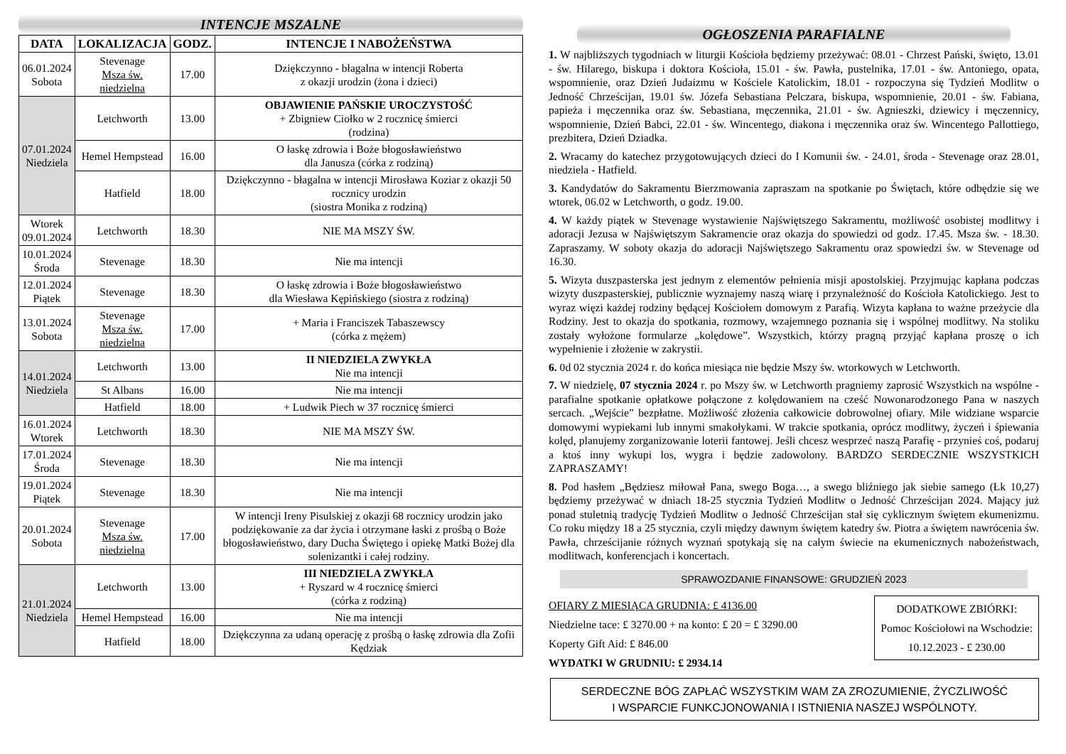INTENCJE MSZALNE
| DATA | LOKALIZACJA | GODZ. | INTENCJE I NABOŻEŃSTWA |
| --- | --- | --- | --- |
| 06.01.2024 Sobota | Stevenage Msza św. niedzielna | 17.00 | Dziękczynno - błagalna w intencji Roberta z okazji urodzin (żona i dzieci) |
| 07.01.2024 Niedziela | Letchworth | 13.00 | OBJAWIENIE PAŃSKIE UROCZYSTOŚĆ + Zbigniew Ciołko w 2 rocznicę śmierci (rodzina) |
| | Hemel Hempstead | 16.00 | O łaskę zdrowia i Boże błogosławieństwo dla Janusza (córka z rodziną) |
| | Hatfield | 18.00 | Dziękczynno - błagalna w intencji Mirosława Koziar z okazji 50 rocznicy urodzin (siostra Monika z rodziną) |
| Wtorek 09.01.2024 | Letchworth | 18.30 | NIE MA MSZY ŚW. |
| 10.01.2024 Środa | Stevenage | 18.30 | Nie ma intencji |
| 12.01.2024 Piątek | Stevenage | 18.30 | O łaskę zdrowia i Boże błogosławieństwo dla Wiesława Kępińskiego (siostra z rodziną) |
| 13.01.2024 Sobota | Stevenage Msza św. niedzielna | 17.00 | + Maria i Franciszek Tabaszewscy (córka z mężem) |
| 14.01.2024 Niedziela | Letchworth | 13.00 | II NIEDZIELA ZWYKŁA Nie ma intencji |
| | St Albans | 16.00 | Nie ma intencji |
| | Hatfield | 18.00 | + Ludwik Piech w 37 rocznicę śmierci |
| 16.01.2024 Wtorek | Letchworth | 18.30 | NIE MA MSZY ŚW. |
| 17.01.2024 Środa | Stevenage | 18.30 | Nie ma intencji |
| 19.01.2024 Piątek | Stevenage | 18.30 | Nie ma intencji |
| 20.01.2024 Sobota | Stevenage Msza św. niedzielna | 17.00 | W intencji Ireny Pisulskiej z okazji 68 rocznicy urodzin jako podziękowanie za dar życia i otrzymane łaski z prośbą o Boże błogosławieństwo, dary Ducha Świętego i opiekę Matki Bożej dla solenizantki i całej rodziny. |
| 21.01.2024 Niedziela | Letchworth | 13.00 | III NIEDZIELA ZWYKŁA + Ryszard w 4 rocznicę śmierci (córka z rodziną) |
| | Hemel Hempstead | 16.00 | Nie ma intencji |
| | Hatfield | 18.00 | Dziękczynna za udaną operację z prośbą o łaskę zdrowia dla Zofii Kędziak |
OGŁOSZENIA PARAFIALNE
1. W najbliższych tygodniach w liturgii Kościoła będziemy przeżywać: 08.01 - Chrzest Pański, święto, 13.01 - św. Hilarego, biskupa i doktora Kościoła, 15.01 - św. Pawła, pustelnika, 17.01 - św. Antoniego, opata, wspomnienie, oraz Dzień Judaizmu w Kościele Katolickim, 18.01 - rozpoczyna się Tydzień Modlitw o Jedność Chrześcijan, 19.01 św. Józefa Sebastiana Pelczara, biskupa, wspomnienie, 20.01 - św. Fabiana, papieża i męczennika oraz św. Sebastiana, męczennika, 21.01 - św. Agnieszki, dziewicy i męczennicy, wspomnienie, Dzień Babci, 22.01 - św. Wincentego, diakona i męczennika oraz św. Wincentego Pallottiego, prezbitera, Dzień Dziadka.
2. Wracamy do katechez przygotowujących dzieci do I Komunii św. - 24.01, środa - Stevenage oraz 28.01, niedziela - Hatfield.
3. Kandydatów do Sakramentu Bierzmowania zapraszam na spotkanie po Świętach, które odbędzie się we wtorek, 06.02 w Letchworth, o godz. 19.00.
4. W każdy piątek w Stevenage wystawienie Najświętszego Sakramentu, możliwość osobistej modlitwy i adoracji Jezusa w Najświętszym Sakramencie oraz okazja do spowiedzi od godz. 17.45. Msza św. - 18.30. Zapraszamy. W soboty okazja do adoracji Najświętszego Sakramentu oraz spowiedzi św. w Stevenage od 16.30.
5. Wizyta duszpasterska jest jednym z elementów pełnienia misji apostolskiej. Przyjmując kapłana podczas wizyty duszpasterskiej, publicznie wyznajemy naszą wiarę i przynależność do Kościoła Katolickiego. Jest to wyraz więzi każdej rodziny będącej Kościołem domowym z Parafią. Wizyta kapłana to ważne przeżycie dla Rodziny. Jest to okazja do spotkania, rozmowy, wzajemnego poznania się i wspólnej modlitwy. Na stoliku zostały wyłożone formularze „kolędowe”. Wszystkich, którzy pragną przyjąć kapłana proszę o ich wypełnienie i złożenie w zakrystii.
6. 0d 02 stycznia 2024 r. do końca miesiąca nie będzie Mszy św. wtorkowych w Letchworth.
7. W niedzielę, 07 stycznia 2024 r. po Mszy św. w Letchworth pragniemy zaprosić Wszystkich na wspólne - parafialne spotkanie opłatkowe połączone z kolędowaniem na cześć Nowonarodzonego Pana w naszych sercach. „Wejście” bezpłatne. Możliwość złożenia całkowicie dobrowolnej ofiary. Mile widziane wsparcie domowymi wypiekami lub innymi smakołykami. W trakcie spotkania, oprócz modlitwy, życzeń i śpiewania kolęd, planujemy zorganizowanie loterii fantowej. Jeśli chcesz wesprzeć naszą Parafię - przynieś coś, podaruj a ktoś inny wykupi los, wygra i będzie zadowolony. BARDZO SERDECZNIE WSZYSTKICH ZAPRASZAMY!
8. Pod hasłem „Będziesz miłował Pana, swego Boga…, a swego bliźniego jak siebie samego (Łk 10,27) będziemy przeżywać w dniach 18-25 stycznia Tydzień Modlitw o Jedność Chrześcijan 2024. Mający już ponad stuletnią tradycję Tydzień Modlitw o Jedność Chrześcijan stał się cyklicznym świętem ekumenizmu. Co roku między 18 a 25 stycznia, czyli między dawnym świętem katedry św. Piotra a świętem nawrócenia św. Pawła, chrześcijanie różnych wyznań spotykają się na całym świecie na ekumenicznych nabożeństwach, modlitwach, konferencjach i koncertach.
SPRAWOZDANIE FINANSOWE: GRUDZIEŃ 2023
OFIARY Z MIESIĄCA GRUDNIA: £ 4136.00
Niedzielne tace: £ 3270.00 + na konto: £ 20 = £ 3290.00
Koperty Gift Aid: £ 846.00
WYDATKI W GRUDNIU: £ 2934.14
DODATKOWE ZBIÓRKI:
Pomoc Kościołowi na Wschodzie:
10.12.2023 - £ 230.00
SERDECZNE BÓG ZAPŁAĆ WSZYSTKIM WAM ZA ZROZUMIENIE, ŻYCZLIWOŚĆ
I WSPARCIE FUNKCJONOWANIA I ISTNIENIA NASZEJ WSPÓLNOTY.